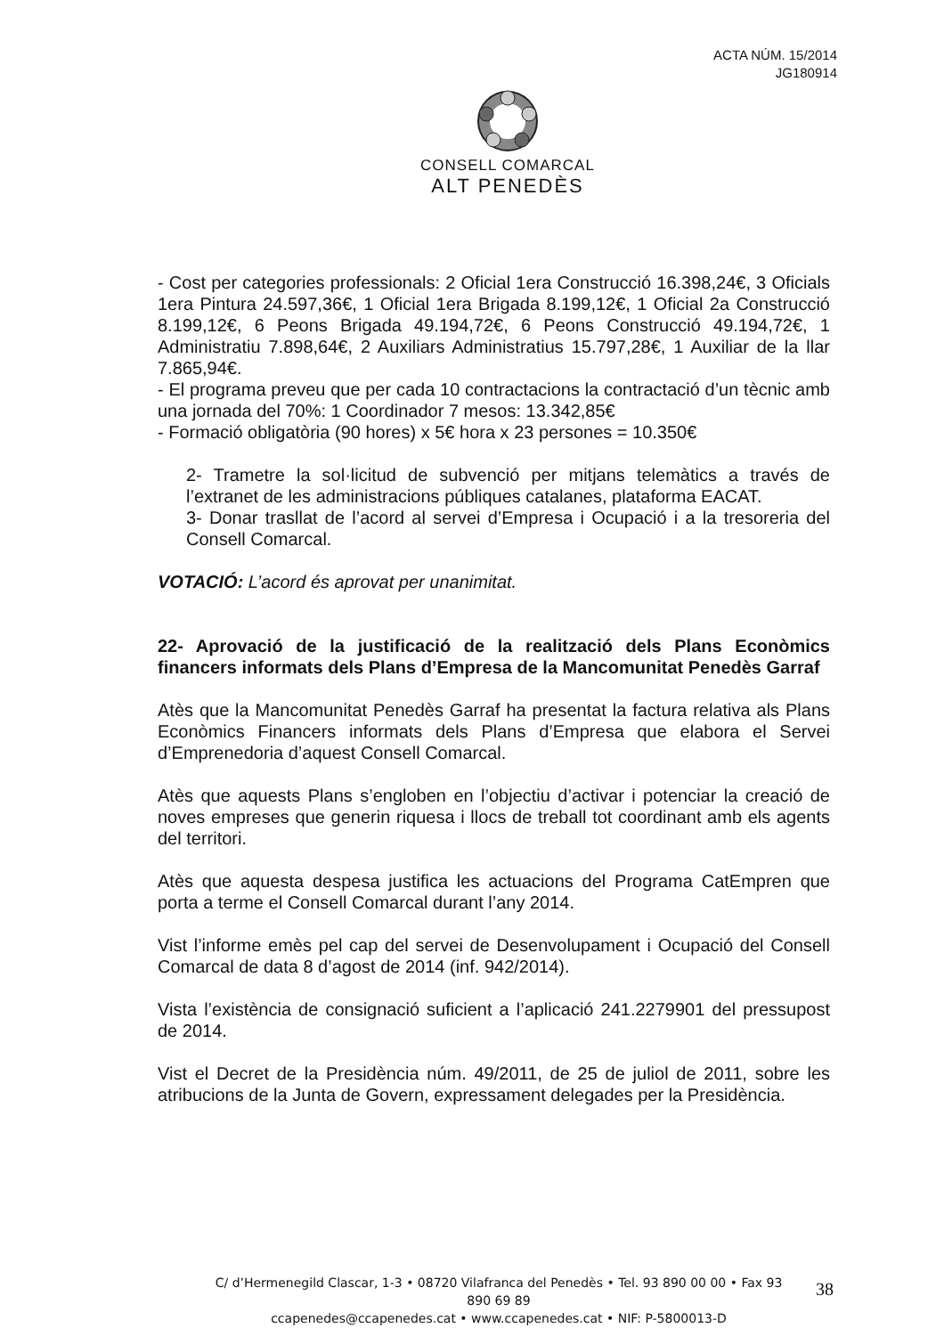ACTA NÚM. 15/2014
JG180914
CONSELL COMARCAL
ALT PENEDÈS
- Cost per categories professionals: 2 Oficial 1era Construcció 16.398,24€, 3 Oficials 1era Pintura 24.597,36€, 1 Oficial 1era Brigada 8.199,12€, 1 Oficial 2a Construcció 8.199,12€, 6 Peons Brigada 49.194,72€, 6 Peons Construcció 49.194,72€, 1 Administratiu 7.898,64€, 2 Auxiliars Administratius 15.797,28€, 1 Auxiliar de la llar 7.865,94€.
- El programa preveu que per cada 10 contractacions la contractació d’un tècnic amb una jornada del 70%: 1 Coordinador 7 mesos: 13.342,85€
- Formació obligatòria (90 hores) x 5€ hora x 23 persones = 10.350€
2- Trametre la sol·licitud de subvenció per mitjans telemàtics a través de l’extranet de les administracions públiques catalanes, plataforma EACAT.
3- Donar trasllat de l’acord al servei d’Empresa i Ocupació i a la tresoreria del Consell Comarcal.
VOTACIÓ: L’acord és aprovat per unanimitat.
22- Aprovació de la justificació de la realització dels Plans Econòmics financers informats dels Plans d’Empresa de la Mancomunitat Penedès Garraf
Atès que la Mancomunitat Penedès Garraf ha presentat la factura relativa als Plans Econòmics Financers informats dels Plans d’Empresa que elabora el Servei d’Emprenedoria d’aquest Consell Comarcal.
Atès que aquests Plans s’engloben en l’objectiu d’activar i potenciar la creació de noves empreses que generin riquesa i llocs de treball tot coordinant amb els agents del territori.
Atès que aquesta despesa justifica les actuacions del Programa CatEmpren que porta a terme el Consell Comarcal durant l’any 2014.
Vist l’informe emès pel cap del servei de Desenvolupament i Ocupació del Consell Comarcal de data 8 d’agost de 2014 (inf. 942/2014).
Vista l’existència de consignació suficient a l’aplicació 241.2279901 del pressupost de 2014.
Vist el Decret de la Presidència núm. 49/2011, de 25 de juliol de 2011, sobre les atribucions de la Junta de Govern, expressament delegades per la Presidència.
C/ d’Hermenegild Clascar, 1-3 • 08720 Vilafranca del Penedès • Tel. 93 890 00 00 • Fax 93 890 69 89
ccapenedes@ccapenedes.cat • www.ccapenedes.cat • NIF: P-5800013-D
38